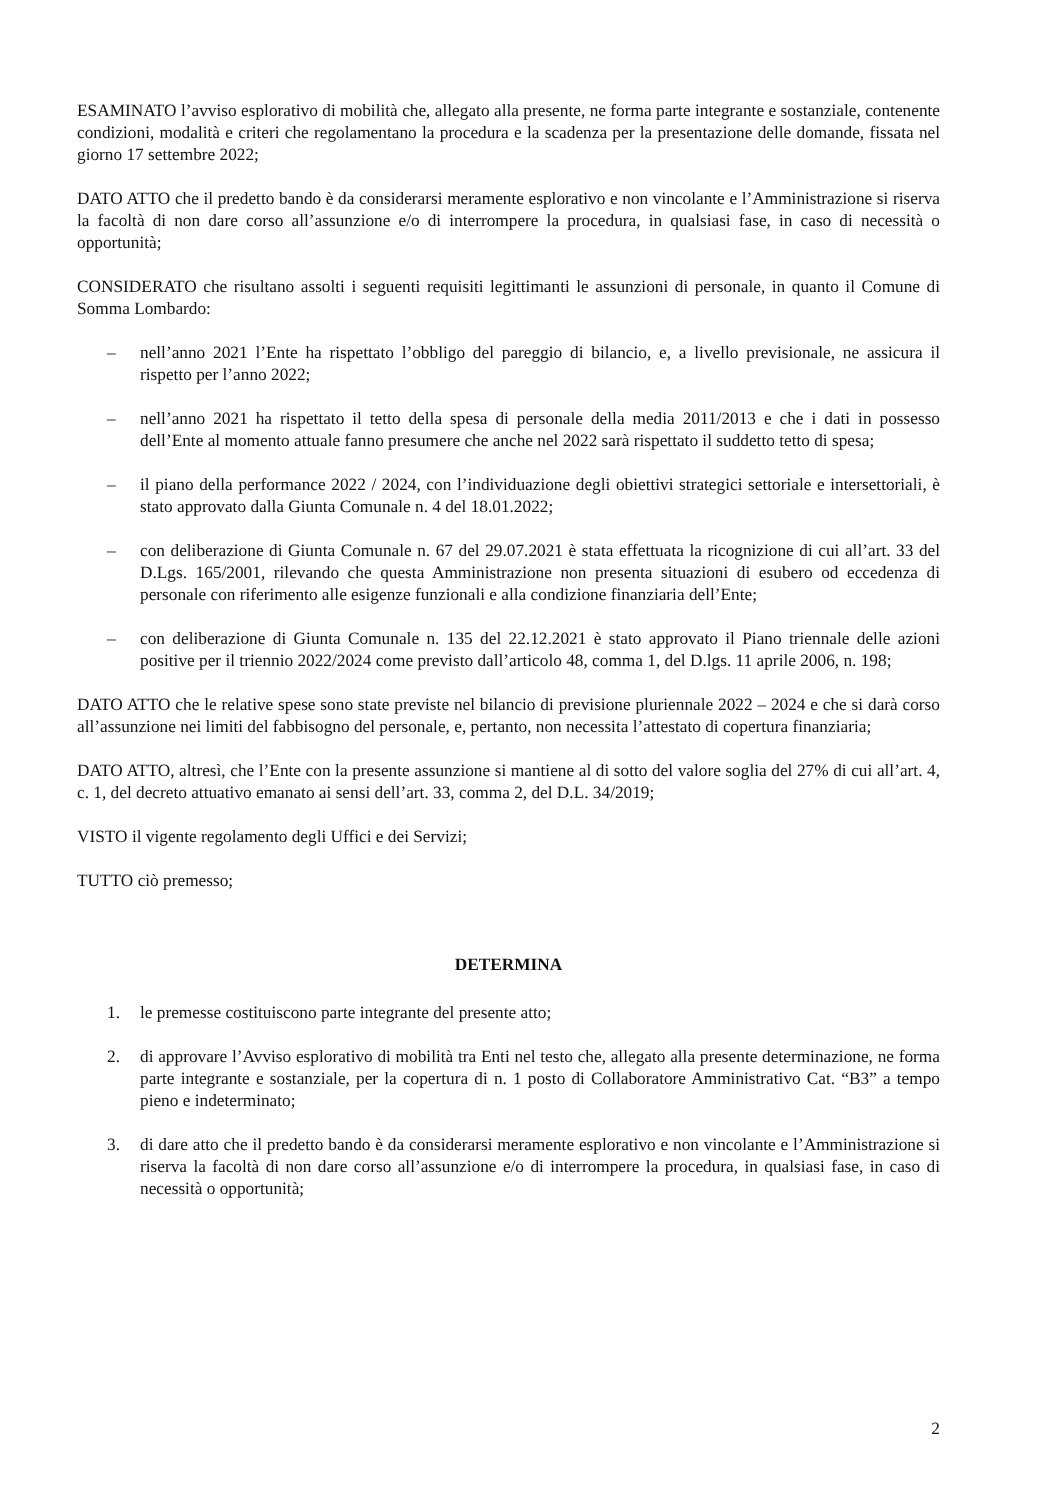ESAMINATO l’avviso esplorativo di mobilità che, allegato alla presente, ne forma parte integrante e sostanziale, contenente condizioni, modalità e criteri che regolamentano la procedura e la scadenza per la presentazione delle domande, fissata nel giorno 17 settembre 2022;
DATO ATTO che il predetto bando è da considerarsi meramente esplorativo e non vincolante e l’Amministrazione si riserva la facoltà di non dare corso all’assunzione e/o di interrompere la procedura, in qualsiasi fase, in caso di necessità o opportunità;
CONSIDERATO che risultano assolti i seguenti requisiti legittimanti le assunzioni di personale, in quanto il Comune di Somma Lombardo:
– nell’anno 2021 l’Ente ha rispettato l’obbligo del pareggio di bilancio, e, a livello previsionale, ne assicura il rispetto per l’anno 2022;
– nell’anno 2021 ha rispettato il tetto della spesa di personale della media 2011/2013 e che i dati in possesso dell’Ente al momento attuale fanno presumere che anche nel 2022 sarà rispettato il suddetto tetto di spesa;
– il piano della performance 2022 / 2024, con l’individuazione degli obiettivi strategici settoriale e intersettoriali, è stato approvato dalla Giunta Comunale n. 4 del 18.01.2022;
– con deliberazione di Giunta Comunale n. 67 del 29.07.2021 è stata effettuata la ricognizione di cui all’art. 33 del D.Lgs. 165/2001, rilevando che questa Amministrazione non presenta situazioni di esubero od eccedenza di personale con riferimento alle esigenze funzionali e alla condizione finanziaria dell’Ente;
– con deliberazione di Giunta Comunale n. 135 del 22.12.2021 è stato approvato il Piano triennale delle azioni positive per il triennio 2022/2024 come previsto dall’articolo 48, comma 1, del D.lgs. 11 aprile 2006, n. 198;
DATO ATTO che le relative spese sono state previste nel bilancio di previsione pluriennale 2022 – 2024 e che si darà corso all’assunzione nei limiti del fabbisogno del personale, e, pertanto, non necessita l’attestato di copertura finanziaria;
DATO ATTO, altresì, che l’Ente con la presente assunzione si mantiene al di sotto del valore soglia del 27% di cui all’art. 4, c. 1, del decreto attuativo emanato ai sensi dell’art. 33, comma 2, del D.L. 34/2019;
VISTO il vigente regolamento degli Uffici e dei Servizi;
TUTTO ciò premesso;
DETERMINA
1. le premesse costituiscono parte integrante del presente atto;
2. di approvare l’Avviso esplorativo di mobilità tra Enti nel testo che, allegato alla presente determinazione, ne forma parte integrante e sostanziale, per la copertura di n. 1 posto di Collaboratore Amministrativo Cat. “B3” a tempo pieno e indeterminato;
3. di dare atto che il predetto bando è da considerarsi meramente esplorativo e non vincolante e l’Amministrazione si riserva la facoltà di non dare corso all’assunzione e/o di interrompere la procedura, in qualsiasi fase, in caso di necessità o opportunità;
2